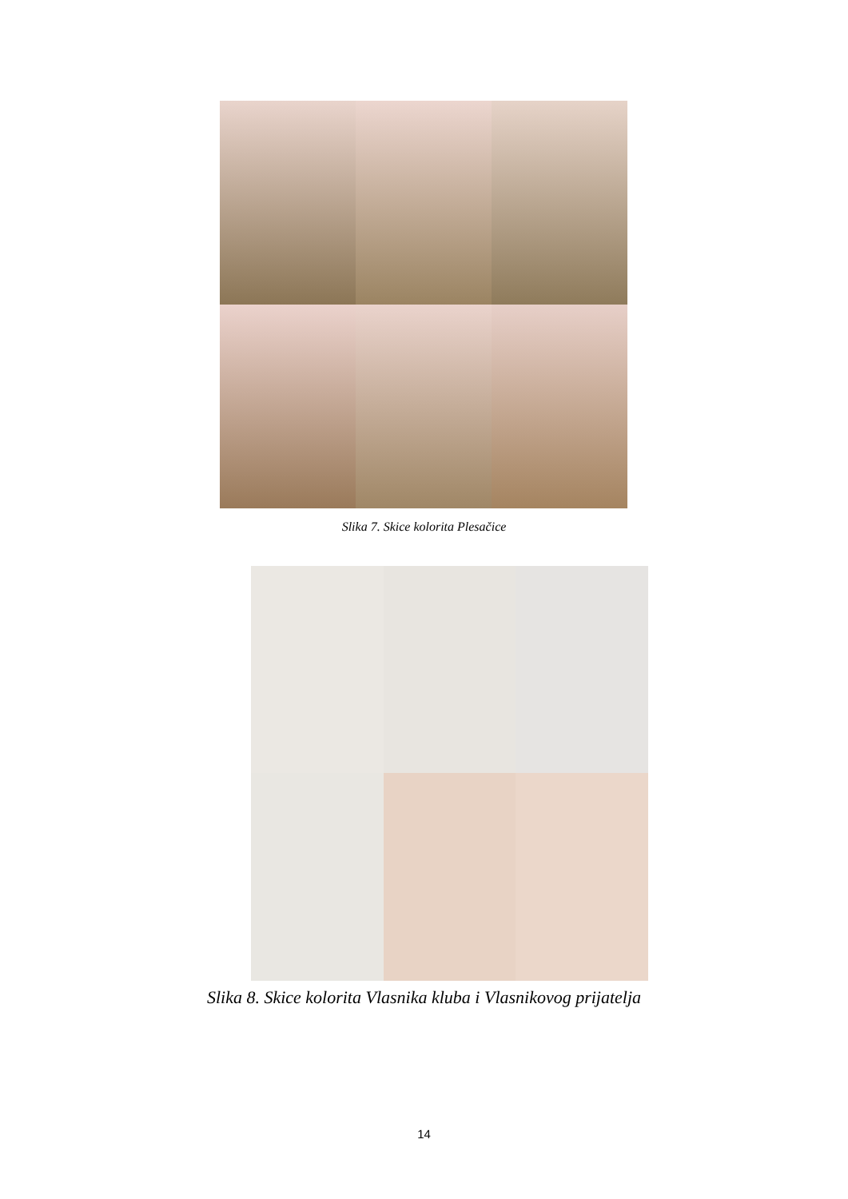Slika 7. Skice kolorita Plesačice
Slika 8. Skice kolorita Vlasnika kluba i Vlasnikovog prijatelja
14